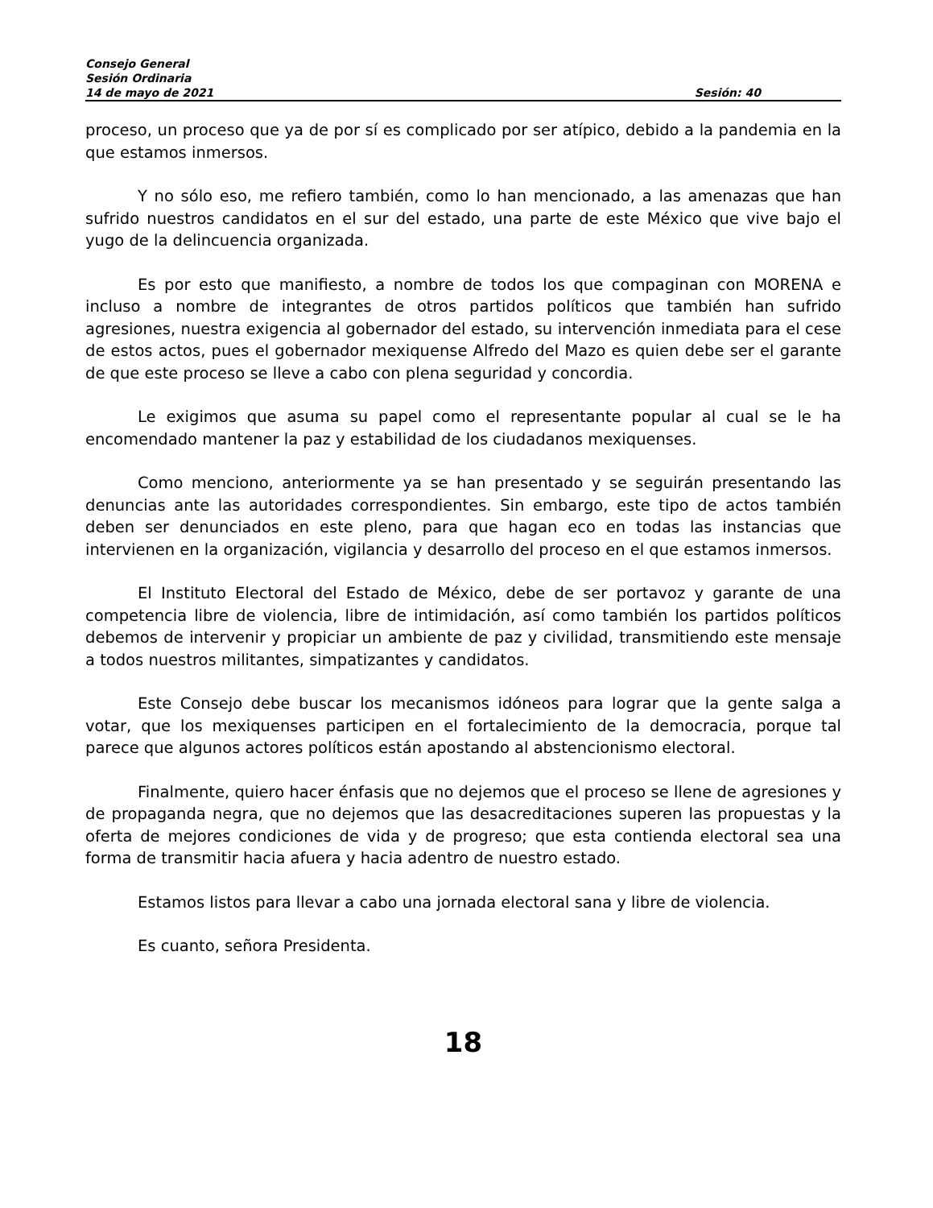Consejo General
Sesión Ordinaria
14 de mayo de 2021 Sesión: 40
proceso, un proceso que ya de por sí es complicado por ser atípico, debido a la pandemia en la que estamos inmersos.
Y no sólo eso, me refiero también, como lo han mencionado, a las amenazas que han sufrido nuestros candidatos en el sur del estado, una parte de este México que vive bajo el yugo de la delincuencia organizada.
Es por esto que manifiesto, a nombre de todos los que compaginan con MORENA e incluso a nombre de integrantes de otros partidos políticos que también han sufrido agresiones, nuestra exigencia al gobernador del estado, su intervención inmediata para el cese de estos actos, pues el gobernador mexiquense Alfredo del Mazo es quien debe ser el garante de que este proceso se lleve a cabo con plena seguridad y concordia.
Le exigimos que asuma su papel como el representante popular al cual se le ha encomendado mantener la paz y estabilidad de los ciudadanos mexiquenses.
Como menciono, anteriormente ya se han presentado y se seguirán presentando las denuncias ante las autoridades correspondientes. Sin embargo, este tipo de actos también deben ser denunciados en este pleno, para que hagan eco en todas las instancias que intervienen en la organización, vigilancia y desarrollo del proceso en el que estamos inmersos.
El Instituto Electoral del Estado de México, debe de ser portavoz y garante de una competencia libre de violencia, libre de intimidación, así como también los partidos políticos debemos de intervenir y propiciar un ambiente de paz y civilidad, transmitiendo este mensaje a todos nuestros militantes, simpatizantes y candidatos.
Este Consejo debe buscar los mecanismos idóneos para lograr que la gente salga a votar, que los mexiquenses participen en el fortalecimiento de la democracia, porque tal parece que algunos actores políticos están apostando al abstencionismo electoral.
Finalmente, quiero hacer énfasis que no dejemos que el proceso se llene de agresiones y de propaganda negra, que no dejemos que las desacreditaciones superen las propuestas y la oferta de mejores condiciones de vida y de progreso; que esta contienda electoral sea una forma de transmitir hacia afuera y hacia adentro de nuestro estado.
Estamos listos para llevar a cabo una jornada electoral sana y libre de violencia.
Es cuanto, señora Presidenta.
18